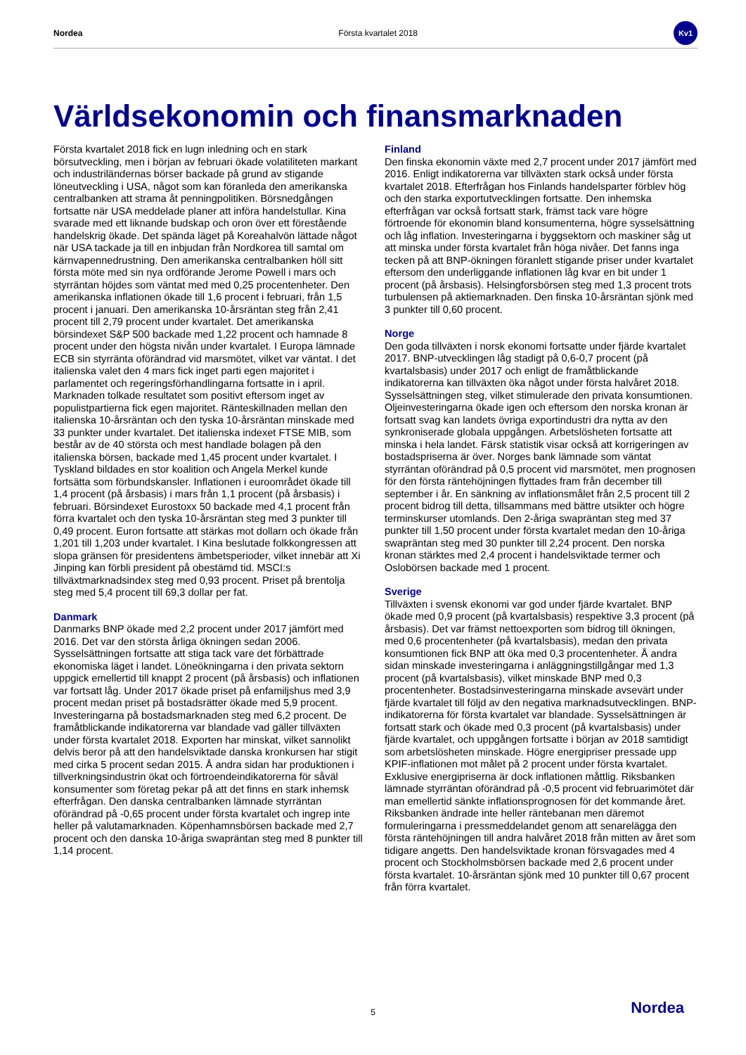Nordea Första kvartalet 2018
Kv1
Världsekonomin och finansmarknaden
Första kvartalet 2018 fick en lugn inledning och en stark börsutveckling, men i början av februari ökade volatiliteten markant och industriländernas börser backade på grund av stigande löneutveckling i USA, något som kan föranleda den amerikanska centralbanken att strama åt penningpolitiken. Börsnedgången fortsatte när USA meddelade planer att införa handelstullar. Kina svarade med ett liknande budskap och oron över ett förestående handelskrig ökade. Det spända läget på Koreahalvön lättade något när USA tackade ja till en inbjudan från Nordkorea till samtal om kärnvapennedrustning. Den amerikanska centralbanken höll sitt första möte med sin nya ordförande Jerome Powell i mars och styrräntan höjdes som väntat med med 0,25 procentenheter. Den amerikanska inflationen ökade till 1,6 procent i februari, från 1,5 procent i januari. Den amerikanska 10-årsräntan steg från 2,41 procent till 2,79 procent under kvartalet. Det amerikanska börsindexet S&P 500 backade med 1,22 procent och hamnade 8 procent under den högsta nivån under kvartalet. I Europa lämnade ECB sin styrränta oförändrad vid marsmötet, vilket var väntat. I det italienska valet den 4 mars fick inget parti egen majoritet i parlamentet och regeringsförhandlingarna fortsatte in i april. Marknaden tolkade resultatet som positivt eftersom inget av populistpartierna fick egen majoritet. Ränteskillnaden mellan den italienska 10-årsräntan och den tyska 10-årsräntan minskade med 33 punkter under kvartalet. Det italienska indexet FTSE MIB, som består av de 40 största och mest handlade bolagen på den italienska börsen, backade med 1,45 procent under kvartalet. I Tyskland bildades en stor koalition och Angela Merkel kunde fortsätta som förbundskansler. Inflationen i euroområdet ökade till 1,4 procent (på årsbasis) i mars från 1,1 procent (på årsbasis) i februari. Börsindexet Eurostoxx 50 backade med 4,1 procent från förra kvartalet och den tyska 10-årsräntan steg med 3 punkter till 0,49 procent. Euron fortsatte att stärkas mot dollarn och ökade från 1,201 till 1,203 under kvartalet. I Kina beslutade folkkongressen att slopa gränsen för presidentens ämbetsperioder, vilket innebär att Xi Jinping kan förbli president på obestämd tid. MSCI:s tillväxtmarknadsindex steg med 0,93 procent. Priset på brentolja steg med 5,4 procent till 69,3 dollar per fat.
Danmark
Danmarks BNP ökade med 2,2 procent under 2017 jämfört med 2016. Det var den största årliga ökningen sedan 2006. Sysselsättningen fortsatte att stiga tack vare det förbättrade ekonomiska läget i landet. Löneökningarna i den privata sektorn uppgick emellertid till knappt 2 procent (på årsbasis) och inflationen var fortsatt låg. Under 2017 ökade priset på enfamiljshus med 3,9 procent medan priset på bostadsrätter ökade med 5,9 procent. Investeringarna på bostadsmarknaden steg med 6,2 procent. De framåtblickande indikatorerna var blandade vad gäller tillväxten under första kvartalet 2018. Exporten har minskat, vilket sannolikt delvis beror på att den handelsviktade danska kronkursen har stigit med cirka 5 procent sedan 2015. Å andra sidan har produktionen i tillverkningsindustrin ökat och förtroendeindikatorerna för såväl konsumenter som företag pekar på att det finns en stark inhemsk efterfrågan. Den danska centralbanken lämnade styrräntan oförändrad på -0,65 procent under första kvartalet och ingrep inte heller på valutamarknaden. Köpenhamnsbörsen backade med 2,7 procent och den danska 10-åriga swapräntan steg med 8 punkter till 1,14 procent.
Finland
Den finska ekonomin växte med 2,7 procent under 2017 jämfört med 2016. Enligt indikatorerna var tillväxten stark också under första kvartalet 2018. Efterfrågan hos Finlands handelsparter förblev hög och den starka exportutvecklingen fortsatte. Den inhemska efterfrågan var också fortsatt stark, främst tack vare högre förtroende för ekonomin bland konsumenterna, högre sysselsättning och låg inflation. Investeringarna i byggsektorn och maskiner såg ut att minska under första kvartalet från höga nivåer. Det fanns inga tecken på att BNP-ökningen föranlett stigande priser under kvartalet eftersom den underliggande inflationen låg kvar en bit under 1 procent (på årsbasis). Helsingforsbörsen steg med 1,3 procent trots turbulensen på aktiemarknaden. Den finska 10-årsräntan sjönk med 3 punkter till 0,60 procent.
Norge
Den goda tillväxten i norsk ekonomi fortsatte under fjärde kvartalet 2017. BNP-utvecklingen låg stadigt på 0,6-0,7 procent (på kvartalsbasis) under 2017 och enligt de framåtblickande indikatorerna kan tillväxten öka något under första halvåret 2018. Sysselsättningen steg, vilket stimulerade den privata konsumtionen. Oljeinvesteringarna ökade igen och eftersom den norska kronan är fortsatt svag kan landets övriga exportindustri dra nytta av den synkroniserade globala uppgången. Arbetslösheten fortsatte att minska i hela landet. Färsk statistik visar också att korrigeringen av bostadspriserna är över. Norges bank lämnade som väntat styrräntan oförändrad på 0,5 procent vid marsmötet, men prognosen för den första räntehöjningen flyttades fram från december till september i år. En sänkning av inflationsmålet från 2,5 procent till 2 procent bidrog till detta, tillsammans med bättre utsikter och högre terminskurser utomlands. Den 2-åriga swapräntan steg med 37 punkter till 1,50 procent under första kvartalet medan den 10-åriga swapräntan steg med 30 punkter till 2,24 procent. Den norska kronan stärktes med 2,4 procent i handelsviktade termer och Oslobörsen backade med 1 procent.
Sverige
Tillväxten i svensk ekonomi var god under fjärde kvartalet. BNP ökade med 0,9 procent (på kvartalsbasis) respektive 3,3 procent (på årsbasis). Det var främst nettoexporten som bidrog till ökningen, med 0,6 procentenheter (på kvartalsbasis), medan den privata konsumtionen fick BNP att öka med 0,3 procentenheter. Å andra sidan minskade investeringarna i anläggningstillgångar med 1,3 procent (på kvartalsbasis), vilket minskade BNP med 0,3 procentenheter. Bostadsinvesteringarna minskade avsevärt under fjärde kvartalet till följd av den negativa marknadsutvecklingen. BNP-indikatorerna för första kvartalet var blandade. Sysselsättningen är fortsatt stark och ökade med 0,3 procent (på kvartalsbasis) under fjärde kvartalet, och uppgången fortsatte i början av 2018 samtidigt som arbetslösheten minskade. Högre energipriser pressade upp KPIF-inflationen mot målet på 2 procent under första kvartalet. Exklusive energipriserna är dock inflationen måttlig. Riksbanken lämnade styrräntan oförändrad på -0,5 procent vid februarimötet där man emellertid sänkte inflationsprognosen för det kommande året. Riksbanken ändrade inte heller räntebanan men däremot formuleringarna i pressmeddelandet genom att senarelägga den första räntehöjningen till andra halvåret 2018 från mitten av året som tidigare angetts. Den handelsviktade kronan försvagades med 4 procent och Stockholmsbörsen backade med 2,6 procent under första kvartalet. 10-årsräntan sjönk med 10 punkter till 0,67 procent från förra kvartalet.
5 Nordea